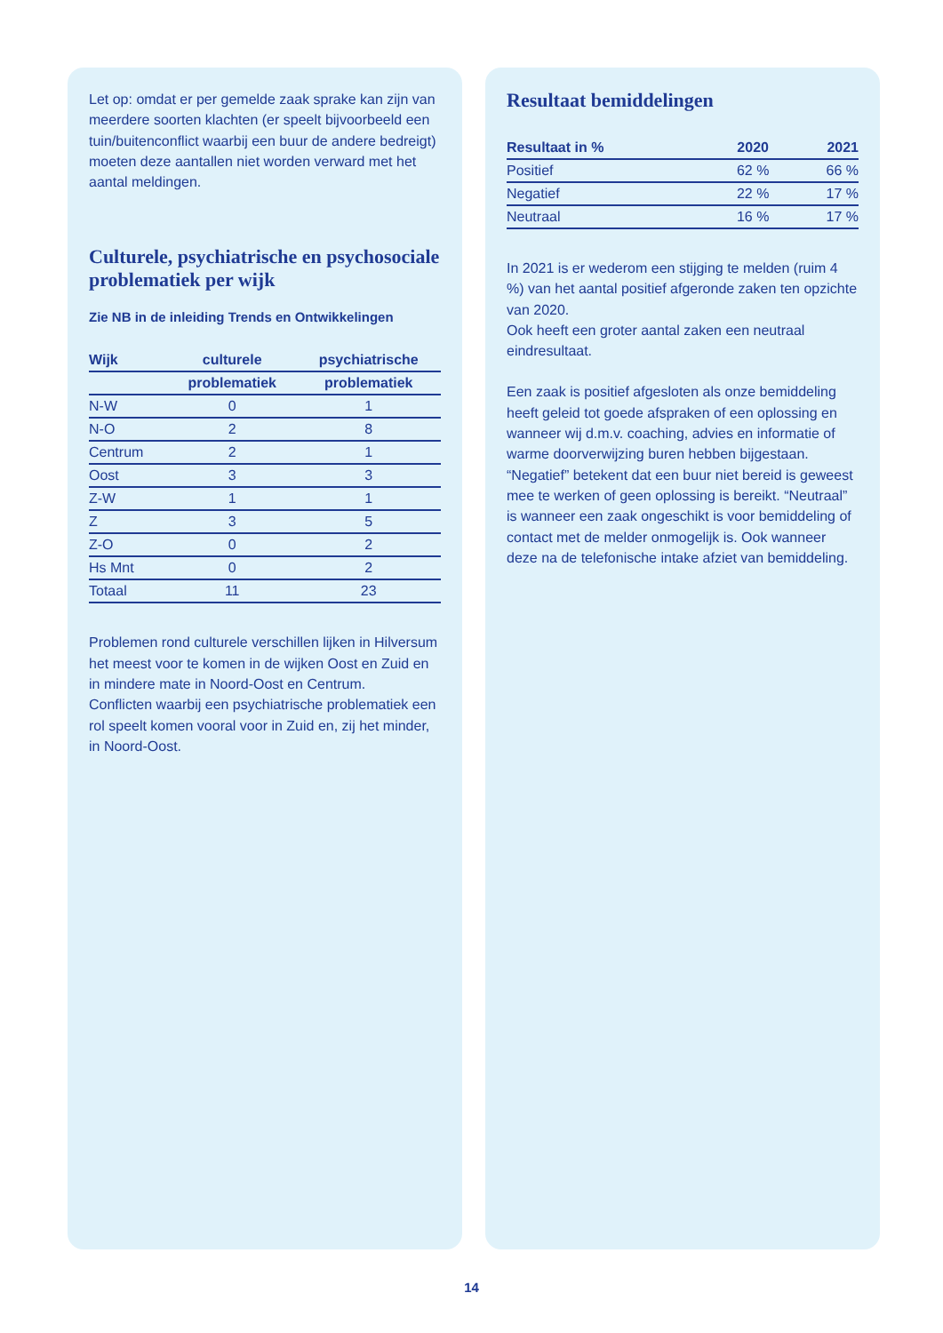Let op: omdat er per gemelde zaak sprake kan zijn van meerdere soorten klachten (er speelt bijvoorbeeld een tuin/buitenconflict waarbij een buur de andere bedreigt) moeten deze aantallen niet worden verward met het aantal meldingen.
Culturele, psychiatrische en psychosociale problematiek per wijk
Zie NB in de inleiding Trends en Ontwikkelingen
| Wijk | culturele | psychiatrische |
| --- | --- | --- |
| | problematiek | problematiek |
| N-W | 0 | 1 |
| N-O | 2 | 8 |
| Centrum | 2 | 1 |
| Oost | 3 | 3 |
| Z-W | 1 | 1 |
| Z | 3 | 5 |
| Z-O | 0 | 2 |
| Hs Mnt | 0 | 2 |
| Totaal | 11 | 23 |
Problemen rond culturele verschillen lijken in Hilversum het meest voor te komen in de wijken Oost en Zuid en in mindere mate in Noord-Oost en Centrum.
Conflicten waarbij een psychiatrische problematiek een rol speelt komen vooral voor in Zuid en, zij het minder, in Noord-Oost.
Resultaat bemiddelingen
| Resultaat in % | 2020 | 2021 |
| --- | --- | --- |
| Positief | 62 % | 66 % |
| Negatief | 22 % | 17 % |
| Neutraal | 16 % | 17 % |
In 2021 is er wederom een stijging te melden (ruim 4 %) van het aantal positief afgeronde zaken ten opzichte van 2020.
Ook heeft een groter aantal zaken een neutraal eindresultaat.
Een zaak is positief afgesloten als onze bemiddeling heeft geleid tot goede afspraken of een oplossing en wanneer wij d.m.v. coaching, advies en informatie of warme doorverwijzing buren hebben bijgestaan. “Negatief” betekent dat een buur niet bereid is geweest mee te werken of geen oplossing is bereikt. “Neutraal” is wanneer een zaak ongeschikt is voor bemiddeling of contact met de melder onmogelijk is. Ook wanneer deze na de telefonische intake afziet van bemiddeling.
14